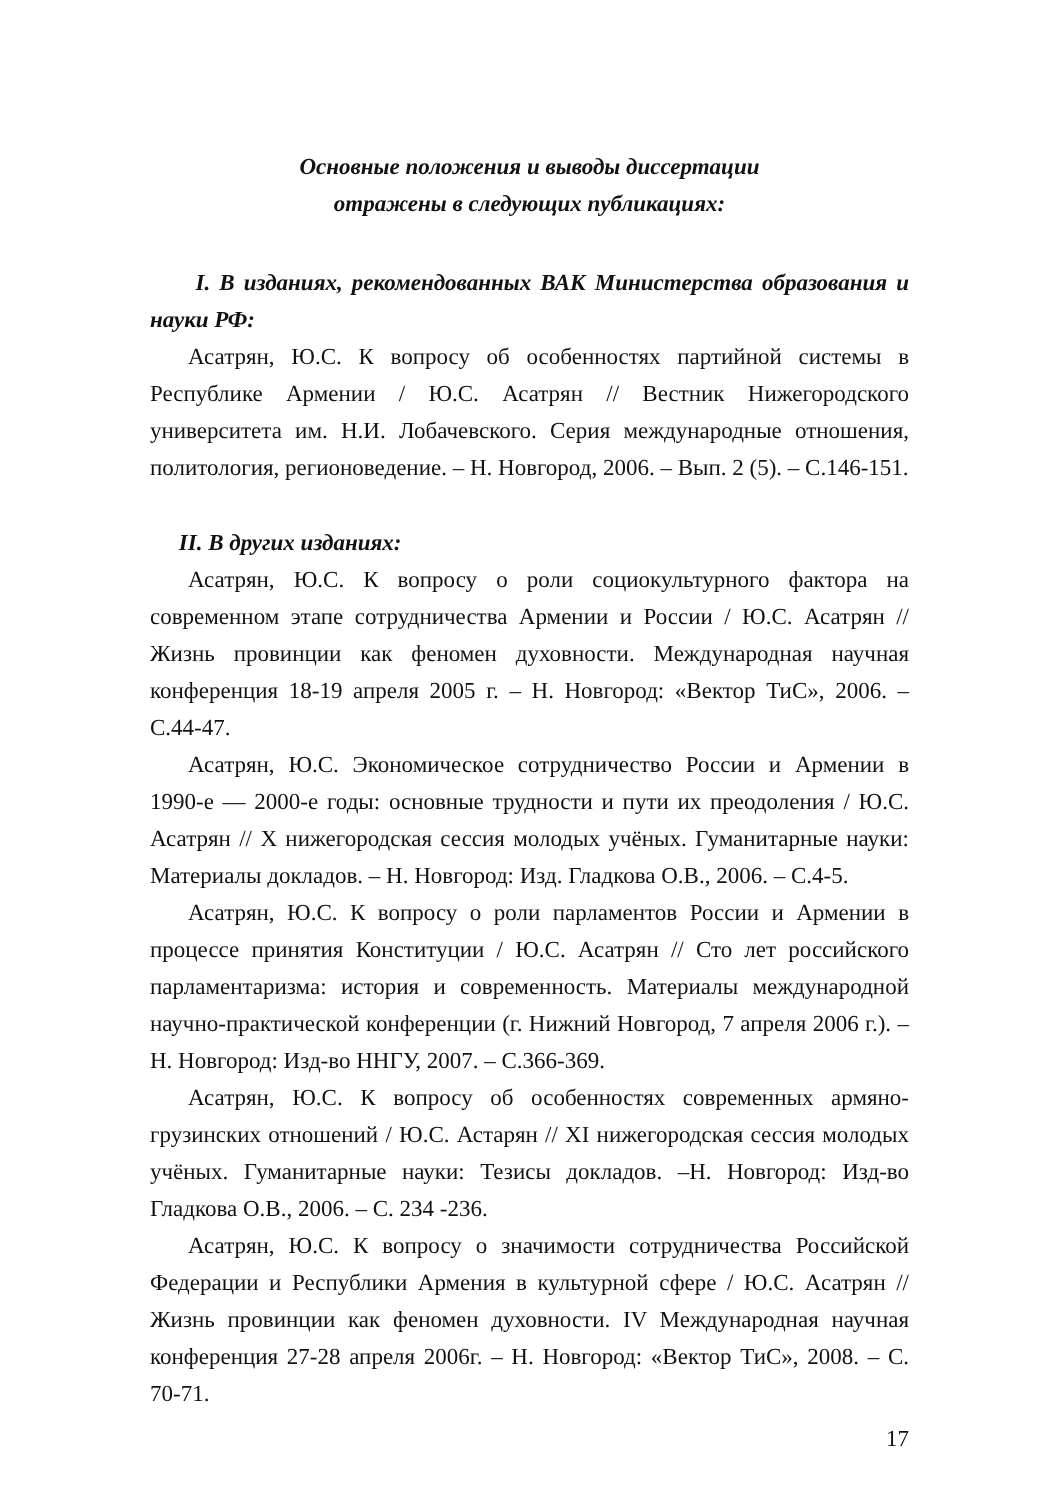Основные положения и выводы диссертации
отражены в следующих публикациях:
I. В изданиях, рекомендованных ВАК Министерства образования и науки РФ:
Асатрян, Ю.С. К вопросу об особенностях партийной системы в Республике Армении / Ю.С. Асатрян // Вестник Нижегородского университета им. Н.И. Лобачевского. Серия международные отношения, политология, регионоведение. – Н. Новгород, 2006. – Вып. 2 (5). – С.146-151.
II. В других изданиях:
Асатрян, Ю.С. К вопросу о роли социокультурного фактора на современном этапе сотрудничества Армении и России / Ю.С. Асатрян // Жизнь провинции как феномен духовности. Международная научная конференция 18-19 апреля 2005 г. – Н. Новгород: «Вектор ТиС», 2006. – С.44-47.
Асатрян, Ю.С. Экономическое сотрудничество России и Армении в 1990-е — 2000-е годы: основные трудности и пути их преодоления / Ю.С. Асатрян // X нижегородская сессия молодых учёных. Гуманитарные науки: Материалы докладов. – Н. Новгород: Изд. Гладкова О.В., 2006. – С.4-5.
Асатрян, Ю.С. К вопросу о роли парламентов России и Армении в процессе принятия Конституции / Ю.С. Асатрян // Сто лет российского парламентаризма: история и современность. Материалы международной научно-практической конференции (г. Нижний Новгород, 7 апреля 2006 г.). – Н. Новгород: Изд-во ННГУ, 2007. – С.366-369.
Асатрян, Ю.С. К вопросу об особенностях современных армяно-грузинских отношений / Ю.С. Астарян // XI нижегородская сессия молодых учёных. Гуманитарные науки: Тезисы докладов. –Н. Новгород: Изд-во Гладкова О.В., 2006. – С. 234 -236.
Асатрян, Ю.С. К вопросу о значимости сотрудничества Российской Федерации и Республики Армения в культурной сфере / Ю.С. Асатрян // Жизнь провинции как феномен духовности. IV Международная научная конференция 27-28 апреля 2006г. – Н. Новгород: «Вектор ТиС», 2008. – С. 70-71.
17